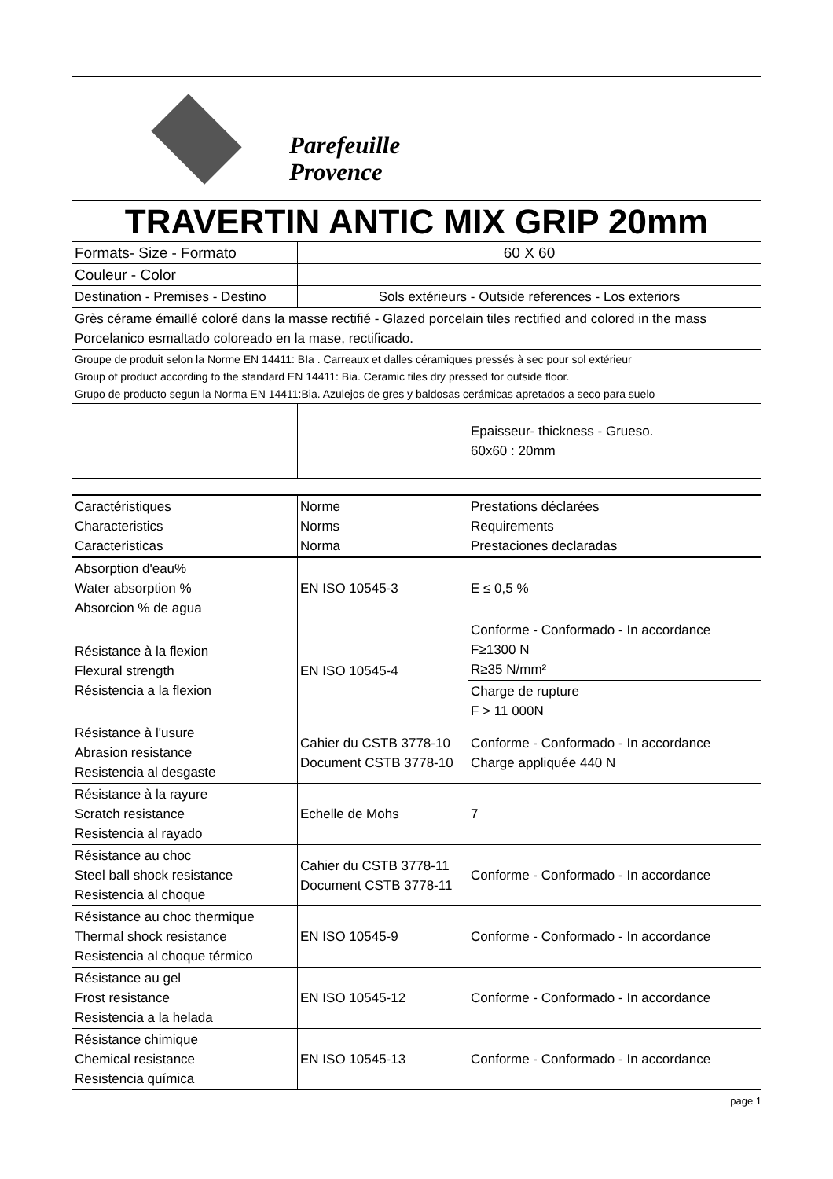| Parefeuille Provence | | |
| TRAVERTIN ANTIC MIX GRIP 20mm | | |
| Formats- Size - Formato | 60 X 60 | |
| Couleur - Color | | |
| Destination - Premises - Destino | Sols extérieurs - Outside references - Los exteriors | |
| Grès cérame émaillé coloré dans la masse rectifié - Glazed porcelain tiles rectified and colored in the mass Porcelanico esmaltado coloreado en la mase, rectificado. | | |
| Groupe de produit selon la Norme EN 14411: BIa . Carreaux et dalles céramiques pressés à sec pour sol extérieur Group of product according to the standard EN 14411: Bia. Ceramic tiles dry pressed for outside floor. Grupo de producto segun la Norma EN 14411:Bia. Azulejos de gres y baldosas cerámicas apretados a seco para suelo | | |
| | | Epaisseur- thickness - Grueso. 60x60 : 20mm |
| Caractéristiques Characteristics Caracteristicas | Norme Norms Norma | Prestations déclarées Requirements Prestaciones declaradas |
| Absorption d'eau% Water absorption % Absorcion % de agua | EN ISO 10545-3 | E ≤ 0,5 % |
| Résistance à la flexion Flexural strength Résistencia a la flexion | EN ISO 10545-4 | Conforme - Conformado - In accordance F≥1300 N R≥35 N/mm² |
| | | Charge de rupture F > 11 000N |
| Résistance à l'usure Abrasion resistance Resistencia al desgaste | Cahier du CSTB 3778-10 Document CSTB 3778-10 | Conforme - Conformado - In accordance Charge appliquée 440 N |
| Résistance à la rayure Scratch resistance Resistencia al rayado | Echelle de Mohs | 7 |
| Résistance au choc Steel ball shock resistance Resistencia al choque | Cahier du CSTB 3778-11 Document CSTB 3778-11 | Conforme - Conformado - In accordance |
| Résistance au choc thermique Thermal shock resistance Resistencia al choque térmico | EN ISO 10545-9 | Conforme - Conformado - In accordance |
| Résistance au gel Frost resistance Resistencia a la helada | EN ISO 10545-12 | Conforme - Conformado - In accordance |
| Résistance chimique Chemical resistance Resistencia química | EN ISO 10545-13 | Conforme - Conformado - In accordance |
page 1